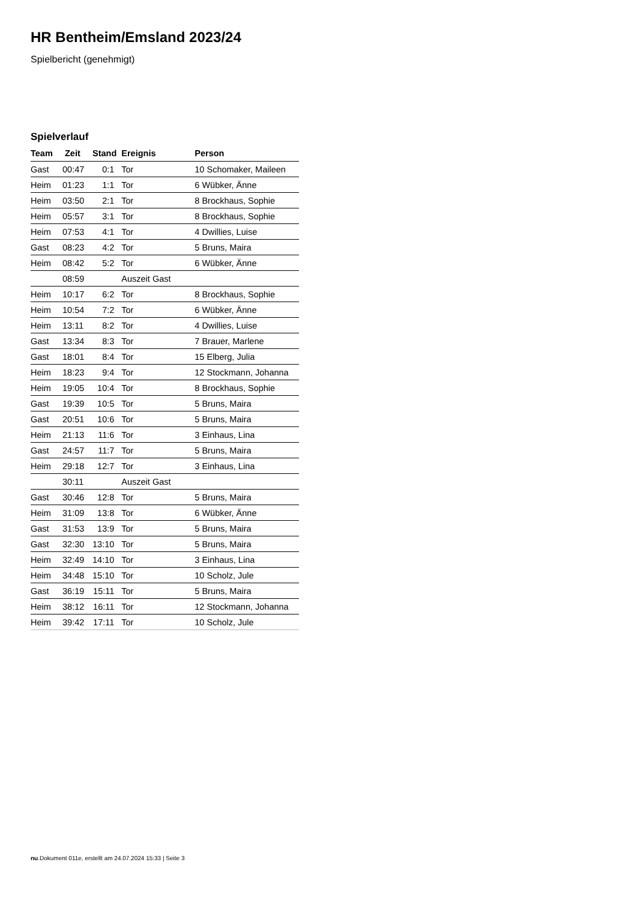HR Bentheim/Emsland 2023/24
Spielbericht (genehmigt)
Spielverlauf
| Team | Zeit | Stand | Ereignis | Person |
| --- | --- | --- | --- | --- |
| Gast | 00:47 | 0:1 | Tor | 10 Schomaker, Maileen |
| Heim | 01:23 | 1:1 | Tor | 6 Wübker, Änne |
| Heim | 03:50 | 2:1 | Tor | 8 Brockhaus, Sophie |
| Heim | 05:57 | 3:1 | Tor | 8 Brockhaus, Sophie |
| Heim | 07:53 | 4:1 | Tor | 4 Dwillies, Luise |
| Gast | 08:23 | 4:2 | Tor | 5 Bruns, Maira |
| Heim | 08:42 | 5:2 | Tor | 6 Wübker, Änne |
| | 08:59 | | Auszeit Gast | |
| Heim | 10:17 | 6:2 | Tor | 8 Brockhaus, Sophie |
| Heim | 10:54 | 7:2 | Tor | 6 Wübker, Änne |
| Heim | 13:11 | 8:2 | Tor | 4 Dwillies, Luise |
| Gast | 13:34 | 8:3 | Tor | 7 Brauer, Marlene |
| Gast | 18:01 | 8:4 | Tor | 15 Elberg, Julia |
| Heim | 18:23 | 9:4 | Tor | 12 Stockmann, Johanna |
| Heim | 19:05 | 10:4 | Tor | 8 Brockhaus, Sophie |
| Gast | 19:39 | 10:5 | Tor | 5 Bruns, Maira |
| Gast | 20:51 | 10:6 | Tor | 5 Bruns, Maira |
| Heim | 21:13 | 11:6 | Tor | 3 Einhaus, Lina |
| Gast | 24:57 | 11:7 | Tor | 5 Bruns, Maira |
| Heim | 29:18 | 12:7 | Tor | 3 Einhaus, Lina |
| | 30:11 | | Auszeit Gast | |
| Gast | 30:46 | 12:8 | Tor | 5 Bruns, Maira |
| Heim | 31:09 | 13:8 | Tor | 6 Wübker, Änne |
| Gast | 31:53 | 13:9 | Tor | 5 Bruns, Maira |
| Gast | 32:30 | 13:10 | Tor | 5 Bruns, Maira |
| Heim | 32:49 | 14:10 | Tor | 3 Einhaus, Lina |
| Heim | 34:48 | 15:10 | Tor | 10 Scholz, Jule |
| Gast | 36:19 | 15:11 | Tor | 5 Bruns, Maira |
| Heim | 38:12 | 16:11 | Tor | 12 Stockmann, Johanna |
| Heim | 39:42 | 17:11 | Tor | 10 Scholz, Jule |
nu.Dokument 011e, erstellt am 24.07.2024 15:33 | Seite 3